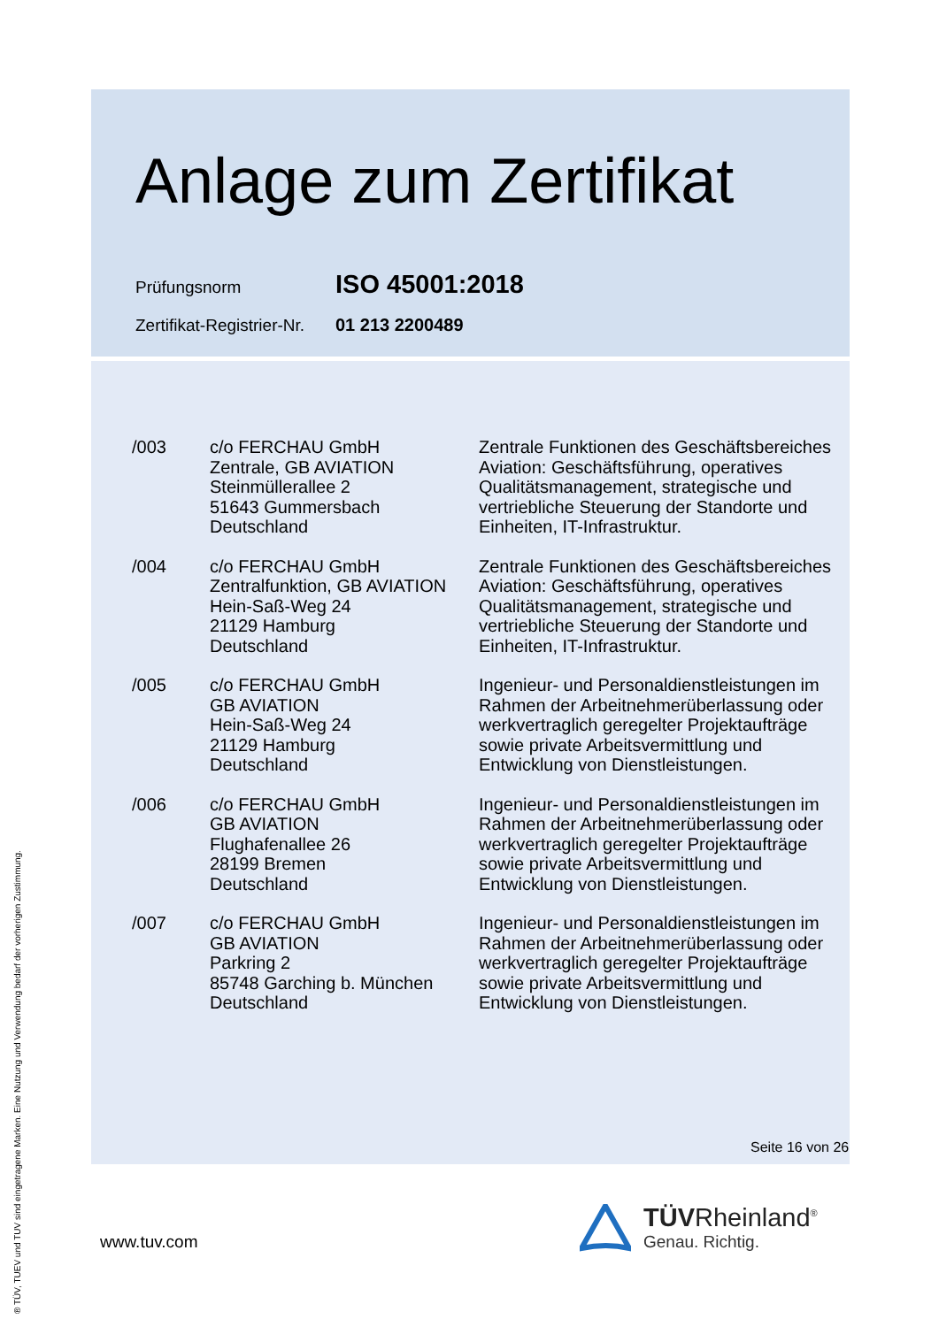Anlage zum Zertifikat
Prüfungsnorm ISO 45001:2018
Zertifikat-Registrier-Nr. 01 213 2200489
| /003 | c/o FERCHAU GmbH Zentrale, GB AVIATION Steinmüllerallee 2 51643 Gummersbach Deutschland | Zentrale Funktionen des Geschäftsbereiches Aviation: Geschäftsführung, operatives Qualitätsmanagement, strategische und vertriebliche Steuerung der Standorte und Einheiten, IT-Infrastruktur. |
| /004 | c/o FERCHAU GmbH Zentralfunktion, GB AVIATION Hein-Saß-Weg 24 21129 Hamburg Deutschland | Zentrale Funktionen des Geschäftsbereiches Aviation: Geschäftsführung, operatives Qualitätsmanagement, strategische und vertriebliche Steuerung der Standorte und Einheiten, IT-Infrastruktur. |
| /005 | c/o FERCHAU GmbH GB AVIATION Hein-Saß-Weg 24 21129 Hamburg Deutschland | Ingenieur- und Personaldienstleistungen im Rahmen der Arbeitnehmerüberlassung oder werkvertraglich geregelter Projektaufträge sowie private Arbeitsvermittlung und Entwicklung von Dienstleistungen. |
| /006 | c/o FERCHAU GmbH GB AVIATION Flughafenallee 26 28199 Bremen Deutschland | Ingenieur- und Personaldienstleistungen im Rahmen der Arbeitnehmerüberlassung oder werkvertraglich geregelter Projektaufträge sowie private Arbeitsvermittlung und Entwicklung von Dienstleistungen. |
| /007 | c/o FERCHAU GmbH GB AVIATION Parkring 2 85748 Garching b. München Deutschland | Ingenieur- und Personaldienstleistungen im Rahmen der Arbeitnehmerüberlassung oder werkvertraglich geregelter Projektaufträge sowie private Arbeitsvermittlung und Entwicklung von Dienstleistungen. |
Seite 16 von 26
www.tuv.com
TÜVRheinland<sup>®</sup>
Genau. Richtig.
® TÜV, TUEV und TUV sind eingetragene Marken. Eine Nutzung und Verwendung bedarf der vorherigen Zustimmung.